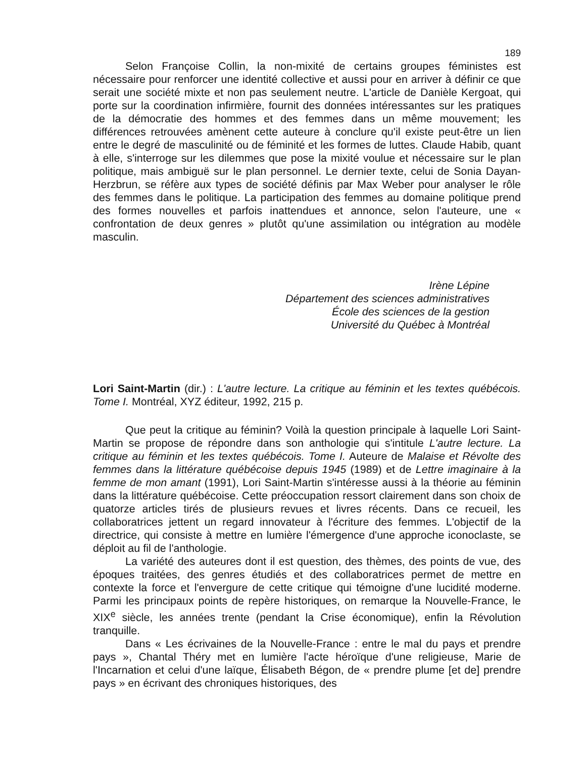189
Selon Françoise Collin, la non-mixité de certains groupes féministes est nécessaire pour renforcer une identité collective et aussi pour en arriver à définir ce que serait une société mixte et non pas seulement neutre. L'article de Danièle Kergoat, qui porte sur la coordination infirmière, fournit des données intéressantes sur les pratiques de la démocratie des hommes et des femmes dans un même mouvement; les différences retrouvées amènent cette auteure à conclure qu'il existe peut-être un lien entre le degré de masculinité ou de féminité et les formes de luttes. Claude Habib, quant à elle, s'interroge sur les dilemmes que pose la mixité voulue et nécessaire sur le plan politique, mais ambiguë sur le plan personnel. Le dernier texte, celui de Sonia Dayan-Herzbrun, se réfère aux types de société définis par Max Weber pour analyser le rôle des femmes dans le politique. La participation des femmes au domaine politique prend des formes nouvelles et parfois inattendues et annonce, selon l'auteure, une « confrontation de deux genres » plutôt qu'une assimilation ou intégration au modèle masculin.
Irène Lépine
Département des sciences administratives
École des sciences de la gestion
Université du Québec à Montréal
Lori Saint-Martin (dir.) : L'autre lecture. La critique au féminin et les textes québécois. Tome I. Montréal, XYZ éditeur, 1992, 215 p.
Que peut la critique au féminin? Voilà la question principale à laquelle Lori Saint-Martin se propose de répondre dans son anthologie qui s'intitule L'autre lecture. La critique au féminin et les textes québécois. Tome I. Auteure de Malaise et Révolte des femmes dans la littérature québécoise depuis 1945 (1989) et de Lettre imaginaire à la femme de mon amant (1991), Lori Saint-Martin s'intéresse aussi à la théorie au féminin dans la littérature québécoise. Cette préoccupation ressort clairement dans son choix de quatorze articles tirés de plusieurs revues et livres récents. Dans ce recueil, les collaboratrices jettent un regard innovateur à l'écriture des femmes. L'objectif de la directrice, qui consiste à mettre en lumière l'émergence d'une approche iconoclaste, se déploit au fil de l'anthologie.
La variété des auteures dont il est question, des thèmes, des points de vue, des époques traitées, des genres étudiés et des collaboratrices permet de mettre en contexte la force et l'envergure de cette critique qui témoigne d'une lucidité moderne. Parmi les principaux points de repère historiques, on remarque la Nouvelle-France, le XIX<sup>e</sup> siècle, les années trente (pendant la Crise économique), enfin la Révolution tranquille.
Dans « Les écrivaines de la Nouvelle-France : entre le mal du pays et prendre pays », Chantal Théry met en lumière l'acte héroïque d'une religieuse, Marie de l'Incarnation et celui d'une laïque, Élisabeth Bégon, de « prendre plume [et de] prendre pays » en écrivant des chroniques historiques, des